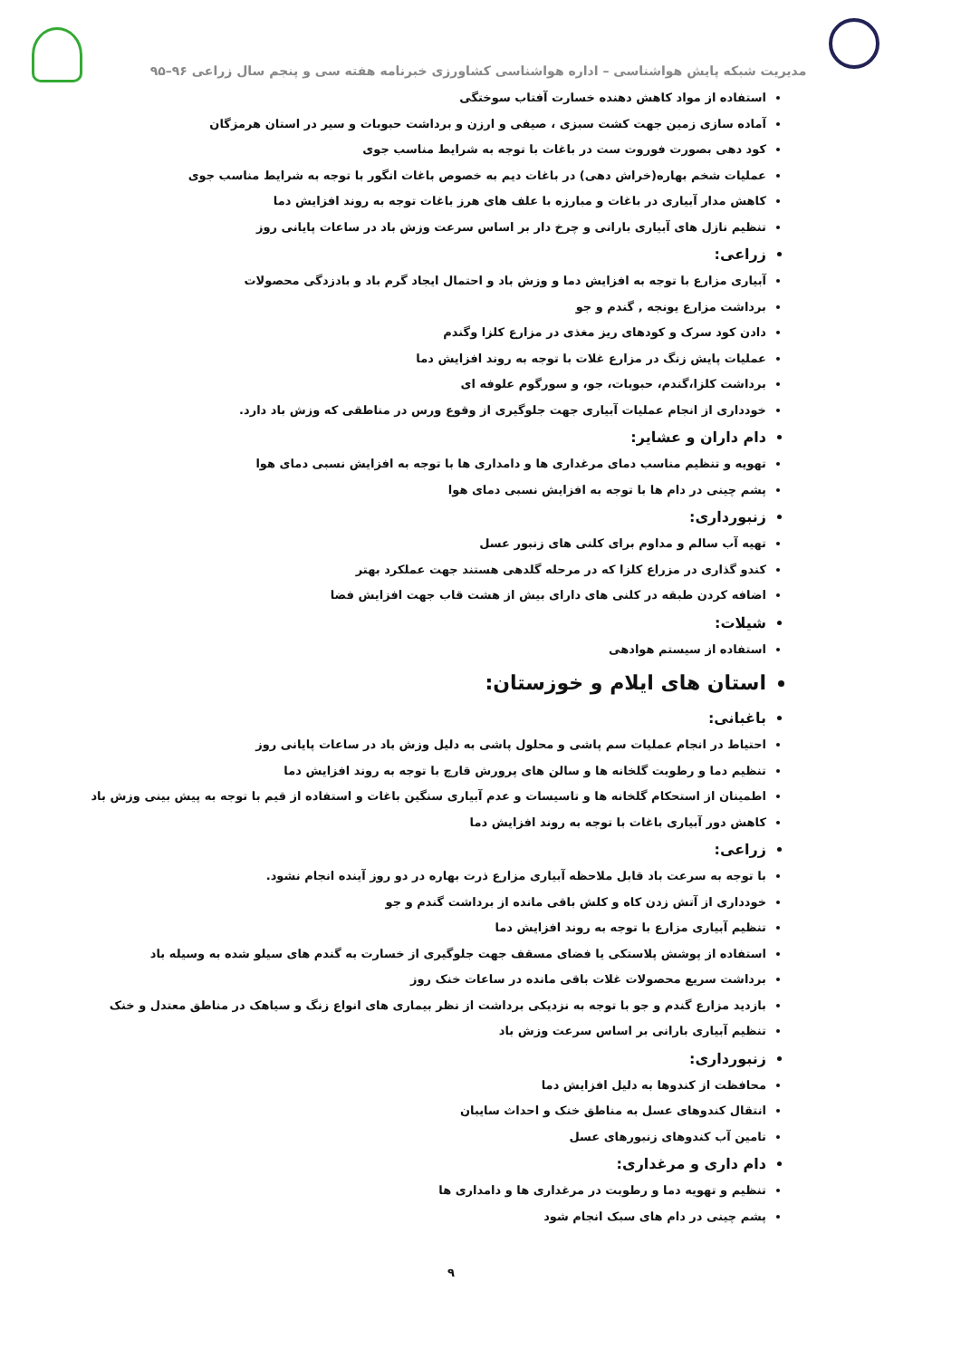مدیریت شبکه پایش هواشناسی – اداره هواشناسی کشاورزی خبرنامه هفته سی و پنجم سال زراعی ۹۶–۹۵
استفاده از مواد کاهش دهنده خسارت آفتاب سوختگی
آماده سازی زمین جهت کشت سبزی ، صیفی و ارزن و برداشت حبوبات و سیر در استان هرمزگان
کود دهی بصورت فوروت ست در باغات با توجه به شرایط مناسب جوی
عملیات شخم بهاره(خراش دهی) در باغات دیم به خصوص باغات انگور با توجه به شرایط مناسب جوی
کاهش مدار آبیاری در باغات و مبارزه با علف های هرز باغات توجه به روند افزایش دما
تنظیم نازل های آبیاری بارانی و چرخ دار بر اساس سرعت وزش باد در ساعات پایانی روز
زراعی:
آبیاری مزارع با توجه به افزایش دما و وزش باد و احتمال ایجاد گرم باد و بادزدگی محصولات
برداشت مزارع یونجه , گندم و جو
دادن کود سرک و کودهای ریز مغذی در مزارع کلزا وگندم
عملیات پایش زنگ در مزارع غلات با توجه به روند افزایش دما
برداشت کلزا،گندم، حبوبات، جو، و سورگوم علوفه ای
خودداری از انجام عملیات آبیاری جهت جلوگیری از وقوع ورس در مناطقی که وزش باد دارد.
دام داران و عشایر:
تهویه و تنظیم مناسب دمای مرغداری ها و دامداری ها با توجه به افزایش نسبی دمای هوا
پشم چینی در دام ها با توجه به افزایش نسبی دمای هوا
زنبورداری:
تهیه آب سالم و مداوم برای کلنی های زنبور عسل
کندو گذاری در مزراع کلزا که در مرحله گلدهی هستند جهت عملکرد بهتر
اضافه کردن طبقه در کلنی های دارای بیش از هشت قاب جهت افزایش فضا
شیلات:
استفاده از سیستم هوادهی
استان های ایلام و خوزستان:
باغبانی:
احتیاط در انجام عملیات سم پاشی و محلول پاشی به دلیل وزش باد در ساعات پایانی روز
تنظیم دما و رطوبت گلخانه ها و سالن های پرورش قارچ با توجه به روند افزایش دما
اطمینان از استحکام گلخانه ها و تاسیسات و عدم آبیاری سنگین باغات و استفاده از قیم با توجه به پیش بینی وزش باد
کاهش دور آبیاری باغات با توجه به روند افزایش دما
زراعی:
با توجه به سرعت باد قابل ملاحظه آبیاری مزارع ذرت بهاره در دو روز آینده انجام نشود.
خودداری از آتش زدن کاه و کلش باقی مانده از برداشت گندم و جو
تنظیم آبیاری مزارع با توجه به روند افزایش دما
استفاده از پوشش پلاستکی یا فضای مسقف جهت جلوگیری از خسارت به گندم های سیلو شده به وسیله باد
برداشت سریع محصولات غلات باقی مانده در ساعات خنک روز
بازدید مزارع گندم و جو با توجه به نزدیکی برداشت از نظر بیماری های انواع زنگ و سیاهک در مناطق معتدل و خنک
تنظیم آبیاری بارانی بر اساس سرعت وزش باد
زنبورداری:
محافظت از کندوها به دلیل افزایش دما
انتقال کندوهای عسل به مناطق خنک و احداث سایبان
تامین آب کندوهای زنبورهای عسل
دام داری و مرغداری:
تنظیم و تهویه دما و رطوبت در مرغداری ها و دامداری ها
پشم چینی در دام های سبک انجام شود
۹